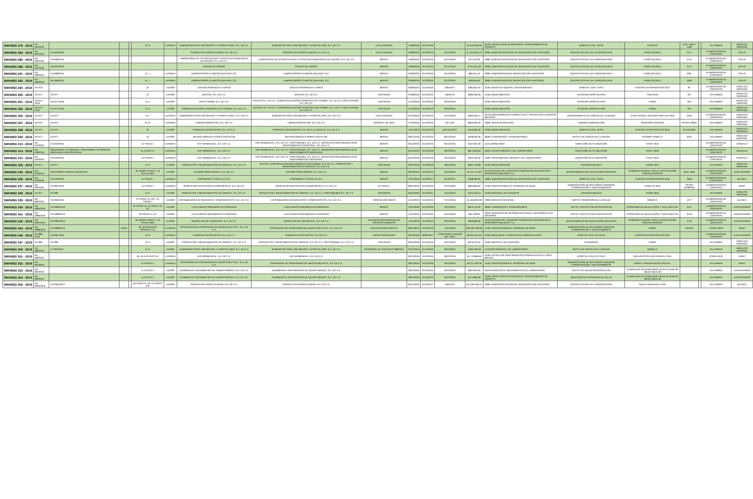| SRFMSG 276 - 2016 | AD-054/2016 | | | | 51-III | LAASAEN | SUMINISTRO PARA USO MEDICO Y HOSPITALARIO, S.A. DE C.V. | SUMINISTRO PARA USO MEDICO Y HOSPITALARIO, S.A. DE C.V. | EXCLUSIVIDAD | 12/08/2016 | 31/12/2016 | | $1,015,000.00 | 35401 INSTALACION, REPARACION Y MANTENIMIENTO DE EQUIPO E | HOSPITAL CIVIL TEPIC | FASSA 33 | 1455, 1465 Y 1466 | | EN FIRMAS | ANGELICA ANDRADE |
| SRFMSG 284 - 2016 | AD-065/2016 | AD-065/2016 | | | | | PRODUCTOS HOSPITALARIOS, S.A. DE C.V. | PRODUCTOS HOSPITALARIOS, S.A. DE C.V. | EXCLUSIVIDAD | 13/09/2016 | 31/12/2016 | 31/12/2016 | $ 1,012,811.97 | 33901 SUBCONTRATACION DE SERVICIOS CON TERCEROS | CENTRO ESTATAL DE CANCEROLOGIA | FASSA 33 (2011) | 2171 | | ELABORACION DE CONTRATO | OTILIO |
| SRFMSG 285 - 2016 | AD-066/2016 | AD-066/2016 | | | | | LABORATORIO DE CITOPATOLOGIA Y PATOLOGIA QUIRURGICA DE NAYARIT, S.A. DE C.V. | LABORATORIO DE CITOPATOLOGIA Y PATOLOGIA QUIRURGICA DE NAYARIT, S.A. DE C.V. | MONTO | 13/09/2016 | 31/12/2016 | 31/12/2016 | $74,240.00 | 33901 SUBCONTRATACION DE SERVICIOS CON TERCEROS | CENTRO ESTATAL DE CANCEROLOGIA | FASSA 33 (2011) | 2175 | | ELABORACION DE CONTRATO | OTILIO |
| SRFMSG 286 - 2016 | AD-067/2016 | AD-067/2016 | | | | | PUERTA DE HIERRO | PUERTA DE HIERRO | MONTO | 13/09/2016 | 31/12/2016 | 31/12/2016 | $ 251,641.00 | 33901 SUBCONTRATACION DE SERVICIOS CON TERCEROS | CENTRO ESTATAL DE CANCEROLOGIA | FASSA 33 (2011) | 2174 | | ELABORACION DE CONTRATO | OTILIO |
| SRFMSG 291 - 2016 | AD-068/2016 | AD-068/2016 | | | 51 - I | LAASAEN | LABORATORIOS CLINICOS QUEZADA, S.C. | LABORATORIOS CLINICOS QUEZADA, S.C. | MONTO | 22/09/2016 | 31/12/2016 | 31/12/2016 | $83,321.50 | 33901 SUBROGACION DE SERVICIOS CON TERCEROS | CENTRO ESTATAL DE CANCEROLOGIA | FASSA 33 (2011) | 2361 | | ELABORACION DE CONTRATO | OTILIO |
| SRFMSG 292 - 2016 | AD-069/2016 | AD-069/2016 | | | 51 - I | LAASAEN | LABORATORIOS CLINICOS QUEZADA, S.C. | LABORATORIOS CLINICOS QUEZADA, S.C. | MONTO | 22/09/2016 | 31/12/2016 | 31/12/2016 | $58,945.66 | 33901 SUBROGACION DE SERVICIOS CON TERCEROS | CENTRO ESTATAL DE CANCEROLOGIA | FASSA 33 (2011) | 2363 | | ELABORACION DE CONTRATO | OTILIO |
| SRFMSG 293 - 2016 | AD-070 | | | | 42 | LAASSP | GASTON RODRIGUEZ FLORES | GASTON RODRIGUEZ FLORES | MONTO | 26/09/2016 | 31/12/2016 | ABIERTO | $384,810.45 | 32401 RENTA DE EQUIPO E INSTRUMENTAL | HOSPITAL CIVIL TEPIC | GASTOS CATASTROFICOS 2014 | 87 | | ELABORACION DE CONTRATO | ANGELICA ANDRADE |
| SRFMSG 295 - 2016 | AD-071 | AD-071 | | | 42 | LAASSP | BAXTER, S.A. DE C.V. | BAXTER, S.A. DE C.V. | AGOTADAS | 27/09/2016 | 31/12/2016 | ABIERTO | $585,600.00 | 25401 MEDICAMENTOS | ATENCION HOSPITALARIA | FASA 2016 | SN | | EN FIRMAS | ANGELICA ANDRADE |
| SRFMSG 301 - 2016 | AD-071-2016 | AD-071-2016 | | | 41-V | LAASSP | QUO PHARMA, S.A. DE C.V. | BAXTER S.A. DE C.V., COMERCIALIZADORA FARMACEUTICA GAMMA, S.A. DE C.V., QUO PHARMA, S.A. DE C.V. | AGOTADAS | 11/10/2016 | 31/12/2016 | 30/10/2016 | | 25301 MEDICAMENTOS | ATENCION HOSPITALARIA | FASSA | S/N | | EN FIRMAS | ANGELICA ANDRADE |
| SRFMSG 302 - 2016 | AD-071-2016 | AD-071-2016 | | | 41-V | LAASSP | COMERCIALIZADORA FARMACEUTICA GAMMA, S.A. DE C.V. | BAXTER, S.A. DE C.V., COMERCIALIZADORA FARMACEUTICA GAMMA, S.A. DE C.V. QUO PHARMA, S.A. DE C.V. | AGOTADAS | 11/10/2016 | 31/12/2016 | 30/10/2016 | | 25301 MEDICAMENTOS | ATENCION HOSPITALARIA | FASSA | S/N | | EN FIRMAS | ANGELICA ANDRADE |
| SRFMSG 305 - 2016 | AD-074 | AD-074 | | | 51-I | LAASAEN | SUMINISTRO PARA USO MEDICO Y HOSPITALARIO, S.A. DE C.V. | SUMINISTRO PARA USO MEDICO Y HOSPITALARIO, S.A. DE C.V. | EXCLUSIVIDAD | 31/10/2016 | 31/12/2016 | 31/12/2016 | $363,529.17 | 35701 MANTENIMIENTO CORRECTIVO Y PREVENTIVO A EQUIPOS MEDICOS | DEPARTAMENTO DE CÁNCER DE LA MUJER | CUOTA SOCIAL SEGURO POPULAR 2016 | 2504 | | ELABORACION DE CONTRATO | ANGELICA ANDRADE |
| SRFMSG 307 - 2016 | AD-072 | AD-072 | | | 51-VI | LAASAEN | LABORATORIOS PISA, S.A. DE C.V. | LABORATORIOS PISA, S.A. DE C.V. | SOPORTE DE VIDA | 17/10/2016 | 31/12/2016 | OCT-DIC | $600,000.00 | 33901 SERVICIO INTEGRAL | UNEMES HEMODIALISIS | INGRESOS PROPIOS | OFICIO 23878 | | EN FIRMAS | ANGELICA ANDRADE |
| SRFMSG 308 - 2016 | AD-075 | AD-075 | | | 42 | LAASSP | FARMACEUTICOS MAYPO, S.A. DE C.V. | FARMACEUTICOS MAYPO, S.A. DE C.V., BAXALTA, S.A. DE C.V. | MONTO | 14/11/2016 | 31/12/2016 | NOV-DIC2017 | $150,000.00 | 25301 MEDICAMENTOS | HOSPITAL CIVIL TEPIC | GASTOS CATASTROFICOS 2016 | 07 ADVA/06 | | EN FIRMAS | ANGELICA ANDRADE |
| SRFMSG 309 - 2016 | AD-077 | AD-077 | | | 42 | LAASSP | BEATRIZ MARCELA PARRA GASTELUM | BEATRIZ MARCELA PARRA GASTELUM | MONTO | 28/11/2016 | 31/12/2016 | 06/12/2016 | $348,000.00 | 38301 CONGRESOS Y CONVENCIONES | DEPTO. DE CANCER DE LA MUJER | AFASSPE RAMO 12 | 3014 | | EN FIRMAS | ANGELICA ANDRADE |
| SRFMSG 313 - 2016 | AD-042/2016 | AD-042/2016 | | | 51 FRACC I | LAASAEN | EHF BIOMEDICAL, S.A. DE C.V. | EHF BIOMEDICAL, S.A. DE C.V., PROTOQUIMIA, S.A. DE C.V., SERVICIOS PROFESIONALES DE MANTENIMIENTO INDUSTRIAL, S.A. DE C.V. | MONTO | 05/12/2016 | 31/12/2016 | 20/12/2016 | $167,831.60 | 51101 MOBILIARIO | DIRECCIÓN DE PLANEACIÓN | FAFEF 2016 | | | ELABORACION DE CONTRATO | GONZALO |
| SRFMSG 314 - 2016 | AD-078/2016 | SSN-DRMSG-ITO-002/2016 Y SSN-DRMSG-ITO-003/2016 (SEGUNDA CONVOCATORIA) | | | 51 FRACC IV | LAASAEN | EHF BIOMEDICAL, S.A. DE C.V. | EHF BIOMEDICAL, S.A. DE C.V., PROTOQUIMIA, S.A. DE C.V., SERVICIOS PROFESIONALES DE MANTENIMIENTO INDUSTRIAL | MONTO | 05/12/2016 | 31/12/2016 | 20/12/2016 | $814,946.00 | 53101 EQUIPO MÉDICO Y DE LABORATORIO | DIRECCIÓN DE PLANEACIÓN | FAFEF 2016 | | | ELABORACION DE CONTRATO | GONZALO |
| SRFMSG 315 - 2016 | AD-043/2016 | AD-043/2016 | | | 51 FRACC I | LAASAEN | EHF BIOMEDICAL, S.A. DE C.V. | EHF BIOMEDICAL, S.A. DE C.V., PROTOQUIMIA, S.A. DE C.V., SERVICIOS PROFESIONALES DE MANTENIMIENTO INDUSTRIAL | MONTO | 05/12/2016 | 31/12/2016 | 20/12/2016 | $334,016.00 | 53201 INSTRUMENTAL MÉDICO Y DE LABORATORIO | DIRECCIÓN DE PLANEACIÓN | FAFEF 2016 | | | ELABORACION DE CONTRATO | GONZALO |
| SRFMSG 320 - 2016 | AD-071 | AD-071 | | | 41-V | LAASSP | PRODUCTOS Y MEDICAMENTOS DE ORIENTE, S.A. DE C.V. | BAXTER, COMERCIALIZADORA FARMACEUTICA GAMMA, S.A. DE C.V.; PRODUCTOS Y MEDICAMENTOS DE ORIENTE, S.A. DE C.V. | AGOTADAS | 02/12/2016 | 31/12/2016 | 18/12/2016 | $597,179.08 | 25401 MEDICAMENTOS | ATENCION MEDICA | FASSA 2016 | | | EN FIRMAS | ANGELICA ANDRADE |
| SRFMSG 330 - 2016 | AD-079/2016 | SSN-DRMSG-016/2016 (DESIERTA) | | | 26, 38 BIS FRACC II, 42 PENULTIMO | LAASSP | AUTOMOTORES SIERRA, S.A. DE C.V. | AUTOMOTORES SIERRA, S.A. DE C.V. | MONTO | 05/12/2016 | 31/12/2016 | 23/12/2016 | $1,111,744.00 | 54103 VEHICULOS Y EQUIPOS TERRESTRES DESTINADOS A SERVICIOS PUBLICOS Y LA | DEPARTAMENTO DE REGULACIÓN SANITARIA | COMISION FEDERAL PARA LA PROTECCIÓN CONTRA RIESGOS | 3516, 2630 | | ELABORACION DE CONTRATO | JUAN RICARDO |
| SRFMSG 336 - 2016 | AD-076/2016 | AD-076/2016 | | | 51 FRACC I | LAASAEN | CORONINAS Y CASTILLO, S.C. | CORONINAS Y CASTILLO, S.C. | MONTO | 12/12/2016 | 31/10/2017 | 31/10/2017 | $498,960.00 | 33901 SUBCONTRATACION DE SERVICIOS CON TERCEROS | HOSPITAL CIVIL TEPIC | GASTOS CATASTROFICOS 2016 | 2946 | | ELABORACION DE CONTRATO | BLANCA |
| SRFMSG 337 - 2016 | AD-081/2016 | AD-081/2016 | | | 51 FRACC I | LAASAEN | SODEXO MOTIVATION SOLUTIONS MÉXICO, S.A. DE C.V. | SODEXO MOTIVATION SOLUTIONS MÉXICO, S.A. DE C.V. | 51 FRACC I | 08/12/2016 | 31/12/2016 | 12/12/2016 | $854,858.30 | 15401 PRESTACIONES AL PERSONAL DE BASE | SUBDIRECCIÓN DE RECURSOS HUMANOS, CONSERVACIÓN Y MANTENIMIENTO | FASSA 33 2016 | OFICIO 1078/2016 | | ELABORACION DE CONTRATO | YANET |
| SRFMSG 338 - 2016 | AD-071 | AD-082 | | | 41-V | LAASSP | PRODUCTOS Y MEDICAMENTOS DE ORIENTE, S.A. DE C.V. | PRODUCTOS Y MEDICAMENTOS DE ORIENTE, S.A. DE C.V., PROTOQUIMIA S.A. DE C.V. | AGOTADAS | 05/12/2016 | 31/12/2017 | 12/12/2016 | $125,520.54 | 25402 MATERIAL DE CURACION | ATENCION MEDICA | FASSA 2016 | | | EN FIRMAS | ANGELICA ANDRADE |
| SRFMSG 339 - 2016 | AD-084/2016 | AD-084/2016 | | | 27 FRACC III, 40 Y 41 FRACC I | LAASSP | DISTRIBUIDORA DE SERVICIOS Y COMERCIOS OTA, S.A. DE C.V. | DISTRIBUIDORA DE SERVICIOS Y COMERCIOS OTA, S.A. DE C.V. | PROVEEDOR ÚNICO | 12/12/2016 | 31/12/2016 | 27/12/2016 | $1,400,000.00 | 33903 SERVICIO INTEGRAL | DEPTO. PROMOCIÓN DE LA SALUD | RAMO 12 | 1277 | | ELABORACION DE CONTRATO | BLANCA |
| SRFMSG 340 - 2016 | AD-0085/2016 | AD-0085/2016 | | | 26 FRACC III, 41 FRACC VII, 42 | LAASSP | LUIS ALBERTO MIRAMONTES CÁRDENAS | LUIS ALBERTO MIRAMONTES CÁRDENAS | MONTO | 14/12/2016 | 31/12/2016 | 19/12/2016 | $613,752.00 | 38301 CONGRESOS Y CONVENCIONES | DEPTO. PROYECTOS ESTRATEGICOS | PROGRAMA DE REGULACIÓN Y VIGILANCIA DE | 3147 | | ELABORACION DE CONTRATO | JUAN RICARDO |
| SRFMSG 341 - 2016 | AD-0086/2016 | AD-0086/2016 | | | 26 FRACC III, 42 | LAASSP | LUIS ALBERTO MIRAMONTES CÁRDENAS | LUIS ALBERTO MIRAMONTES CÁRDENAS | MONTO | 14/12/2016 | 31/12/2016 | 19/12/2016 | $61,248.00 | 33101 SERVICIOS DE INFORMATICA PARA EL DESARROLLO DE SISTEMAS | DEPTO. PROYECTOS ESTRATEGICOS | PROGRAMA DE REGULACIÓN Y VIGILANCIA DE | 3149 | | ELABORACION DE CONTRATO | JUAN RICARDO |
| SRFMSG 342 - 2016 | AD-0087/2016 | AD-0087/2016 | | | 26, 38 BIS FRACC II, 42 PENULTIMO | LAASSP | AEROPLASA DE OCCIDENTE, S.A. DE C.V. | AEROPLASA DE OCCIDENTE, S.A. DE C.V. | ADJUDICACION DESPUES DE PROCESO DESIERTO | 14/12/2016 | 31/12/2016 | 30/12/2016 | $350,800.00 | 54102 VEHICULOS Y EQUIPOS TERRESTRES DESTINADOS A SERVICIOS PUBLICOS Y LA | DEPARTAMENTO DE REGULACIÓN SANITARIA | COMISION FEDERAL PARA LA PROTECCIÓN CONTRA RIESGOS | 2746 | | ELABORACION DE CONTRATO | JUAN RICARDO |
| SRFMSG 344 - 2016 | AD-0088/2016 | AD-0088/2016 | YANET | | 48, 49 SEGUNDO PARRAFO, 51 | LAASAEN | OPERADORA DE PROGRAMAS DE ABASTO MULTIPLE, S.A. DE C.V. | OPERADORA DE PROGRAMAS DE ABASTO MULTIPLE, S.A. DE C.V. | ADJUDICACION DIRECTA | 08/12/2016 | 31/12/2016 | 14/12/2016 | $55,087,500.00 | 15401 PRESTACIONES AL PERSONAL DE BASE | SUBDIRECCIÓN DE RECURSOS HUMANOS, CONSERVACIÓN Y MANTENIMIENTO | FASSA | OFICIO | | CONCLUIDO | YANET |
| SRFMSG 346 - 2016 | AD-083-2016 | AD-083-2016 | | | 51-III | LAASAEN | FARMACEUTICOS MAYPO, S.A. DE C.V. | FARMACEUTICOS MAYPO, S.A. DE C.V. | UNICO PROVEEDOR | 09/12/2016 | 30/06/2017 | CONFORME PEDIDOS DEL ÁREA | $6,531,521.04 | 25301 MEDICINAS Y PRODUCTOS FARMACEUTICOS | HOSPITAL CIVIL DE TEPIC | GASTOS CATASTROFICOS 2016 | | | ELABORACION DE CONTRATO | JUAN RICARDO |
| SRFMSG 347 - 2016 | AD-082 | AD-082 | | | 41-V | LAASSP | PRODUCTOS Y MEDICAMENTOS DE ORIENTE, S.A. DE C.V. | PRODUCTOS Y MEDICAMENTOS DE ORIENTE, S.A. DE C.V.; PROTOQUIMIA, S.A. DE C.V. | AGOTADAS | 09/12/2016 | 31/12/2016 | 16/12/2016 | $279,310.02 | 25401 MATERIAL DE CURACION | CARAVANAS | FASSA | | | EN FIRMAS | ANGELICA ANDRADE |
| SRFMSG 350 - 2016 | AD-089/2016 | LP-002/2016 | | | 41-VI | LAASSP | SUMINISTRO PARA USO MEDICO Y HOSPITALARIO, S.A. DE C.V. | SUMINISTRO PARA USO MEDICO Y HOSPITALARIO, S.A. DE C.V. | RESCISION DE CONTRATO 288/2016 | 23/12/2016 | 31/12/2016 | 29/12/2016 | 2,842,006.00 | 5 EQUIPO MÉDICO Y DE LABORATORIO | DEPTO DE CANCER DE LA MUJER | RAMO 12 | | | EN FIRMAS | ANGELICA ANDRADE |
| SRFMSG 351 - 2016 | AD-090/2016 | | | | 48, 49, 51 FRACC XII | LAASAEN | EHF BIOMEDICAL, S.A. DE C.V. | EHF BIOMEDICAL, S.A. DE C.V. | | 03/12/2016 | 31/12/2016 | 28/12/2016 | $1,770,899.82 | 25401 ARTICULOS PARA SERVICIOS GENERALES EN EL ÁREA MÉDICA | HOSPITAL CIVIL DE TEPIC | SEGURO POPULAR FEDERAL 2016 | | | CONCLUIDO | YANET |
| SRFMSG 352 - 2016 | AD-091/2016 | | | | 51 FRACC II | LAASAEN | OPERADORA DE PROGRAMAS DE ABASTO MULTIPLE, S.A. DE C.V. | OPERADORA DE PROGRAMAS DE ABASTO MULTIPLE, S.A. DE C.V. | | 28/12/2016 | 31/12/2016 | 30/12/2016 | $4,271,400.00 | 15401 PRESTACIONES AL PERSONAL DE BASE | SUBDIRECCIÓN DE RECURSOS HUMANOS, CONSERVACIÓN Y MANTENIMIENTO | FASSA Y PRESUPUESTO ESTATAL | | | EN FIRMAS | YANET |
| SRFMSG 353 - 2016 | AD-092/2016 | | | | 41 FRACC II | LAASSP | AUDIMEDICAL DISTRIBUCION DE EQUIPO MÉDICO, S.A. DE C.V. | AUDIMEDICAL DISTRIBUCION DE EQUIPO MÉDICO, S.A. DE C.V. | | 28/12/2016 | 31/12/2016 | 30/12/2016 | $631,840.00 | 53101 APARATOS E INSTRUMENTOS DE LABORATORIO | DEPTO. DE SALUD REPRODUCTIVA | Acuerdo para el Fortalecimiento de las Acciones de Salud Pública de | | | EN FIRMAS | JUAN RICARDO |
| SRFMSG 354 - 2016 | AD-093/2016 | | | | 41 FRACC II | LAASSP | AUDIMEDICAL DISTRIBUCION DE EQUIPO MÉDICO, S.A. DE C.V. | AUDIMEDICAL DISTRIBUCION DE EQUIPO MÉDICO, S.A. DE C.V. | | 28/12/2016 | 31/12/2016 | 30/12/2016 | $174,800.00 | 35401 INSTALACION, REPARACION Y MANTENIMIENTO DE EQUIPO E | DIRECCIÓN DE SERVICIOS DE SALUD | Acuerdo para el Fortalecimiento de las Acciones de Salud Pública de | | | EN FIRMAS | JUAN RICARDO |
| SRFMSG 355 - 2016 | AD-0094/2016 | AD-0094/2017 | | | 26 FRACC III, 40, 41 FRACC VIII | LAASSP | PRODUCTOS HOSPITALARIOS, S.A. DE C.V. | PRODUCTOS HOSPITALARIOS, S.A. DE C.V. | | 30/12/2016 | 31/12/2017 | ABIERTO | $14,387,918.15 | 33901 SUBCONTRATACION DE SERVICIOS CON TERCEROS | CENTRO ESTATAL DE CANCEROLOGIA | Gastos Catastroficos 2016 | | | EN FIRMAS | BLANCA |